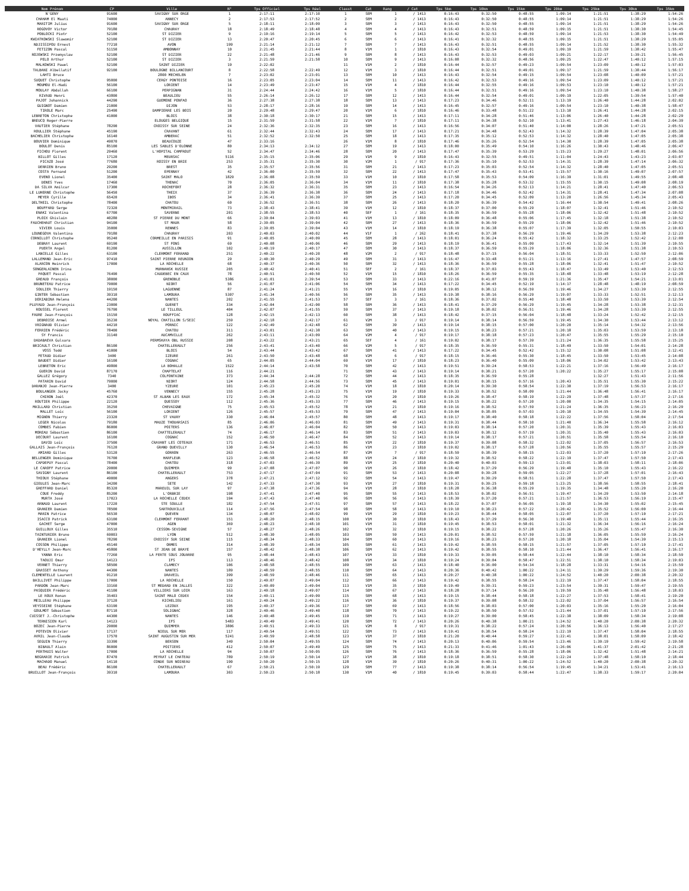| Nom Prénom | CP | Ville | N° | Tps Officiel | Tps Réel | Classt | Cat | Rang | / Cat | Tps 5km | Tps 10km | Tps 15km | Tps 20km | Tps 25km | Tps 30km | Tps 35km |
| --- | --- | --- | --- | --- | --- | --- | --- | --- | --- | --- | --- | --- | --- | --- | --- | --- |
| N'GENY | 91600 | SAVIGNY SUR ORGE | 1 | 2:17:11 | 2:17:10 | 1 | SEM | 1 | / 1413 | 0:16:43 | 0:32:50 | 0:48:55 | 1:09:14 | 1:21:51 | 1:38:29 | 1:54:26 |
| CHAHAM El Maati | 74000 | ANNECY | 2 | 2:17:53 | 2:17:52 | 2 | SEM | 2 | / 1413 | 0:16:43 | 0:32:50 | 0:48:55 | 1:09:14 | 1:21:51 | 1:38:29 | 1:54:26 |
| MARITIM Julius | 91600 | SAVIGNY SUR ORGE | 5 | 2:18:11 | 2:18:09 | 3 | SEM | 3 | / 1413 | 0:16:43 | 0:32:50 | 0:48:55 | 1:09:14 | 1:21:51 | 1:38:29 | 1:54:26 |
| ROGOVOY Victor | 79180 | CHAURAY | 18 | 2:18:49 | 2:18:48 | 4 | SEM | 4 | / 1413 | 0:16:43 | 0:32:51 | 0:48:59 | 1:09:15 | 1:21:51 | 1:38:30 | 1:54:45 |
| POBLOCKI Piotr | 52100 | ST DIZIER | 9 | 2:19:16 | 2:19:14 | 5 | SEM | 5 | / 1413 | 0:16:42 | 0:32:53 | 0:48:59 | 1:09:14 | 1:21:53 | 1:38:30 | 1:54:49 |
| KWIATKOWSKI Slawomir | 52100 | ST DIZIER | 13 | 2:20:47 | 2:20:45 | 6 | SEM | 6 | / 1413 | 0:16:41 | 0:32:32 | 0:48:55 | 1:09:15 | 1:21:51 | 1:38:29 | 1:55:05 |
| NDJISSIPOU Ernest | 77210 | AVON | 199 | 2:21:14 | 2:21:12 | 7 | SEM | 7 | / 1413 | 0:16:43 | 0:32:51 | 0:48:55 | 1:09:14 | 1:21:52 | 1:38:30 | 1:55:32 |
| FETIZON Pascal | 51150 | AMBONNAY | 10 | 2:21:45 | 2:21:44 | 8 | V1M | 1 | / 1810 | 0:16:43 | 0:32:54 | 0:49:01 | 1:09:19 | 1:21:59 | 1:38:42 | 1:55:47 |
| ROJEWSKI Przemyslaw | 52100 | ST DIZIER | 22 | 2:21:48 | 2:21:46 | 9 | SEM | 8 | / 1413 | 0:16:43 | 0:32:53 | 0:49:03 | 1:09:21 | 1:22:17 | 1:39:21 | 1:56:45 |
| PELO Arthur | 52100 | ST DIZIER | 3 | 2:21:59 | 2:21:58 | 10 | SEM | 9 | / 1413 | 0:16:08 | 0:32:32 | 0:48:56 | 1:09:25 | 1:22:47 | 1:40:12 | 1:57:15 |
| MALKOWSKI Pawel | 52100 | SAINT DIZIER | 19 | 2:22:02 | | 11 | V1M | 2 | / 1810 | 0:16:44 | 0:32:57 | 0:49:23 | 1:09:54 | 1:23:09 | 1:40:12 | 1:57:03 |
| TALBANI Albellatif | 92100 | BOULOGNE BILLANCOURT | 8 | 2:22:58 | 2:22:49 | 12 | V1M | 3 | / 1810 | 0:16:44 | 0:32:51 | 0:49:01 | 1:09:17 | 1:21:59 | 1:38:44 | 1:56:17 |
| LAHTI Bruce | | 2800 MECHELEN | 7 | 2:23:02 | 2:23:01 | 13 | SEM | 10 | / 1413 | 0:16:43 | 0:32:54 | 0:49:15 | 1:09:54 | 1:23:08 | 1:40:09 | 1:57:21 |
| SUQUET Christophe | 95000 | CERGY PONTOISE | 16 | 2:23:05 | 2:23:04 | 14 | SEM | 11 | / 1413 | 0:16:42 | 0:32:53 | 0:49:16 | 1:09:54 | 1:23:09 | 1:40:12 | 1:57:21 |
| MOUMOU El-Hadi | 56100 | LORIENT | 14 | 2:23:49 | 2:23:47 | 15 | V1M | 4 | / 1810 | 0:16:44 | 0:32:55 | 0:49:16 | 1:09:53 | 1:23:10 | 1:40:12 | 1:57:21 |
| MOULAY Abdallah | 66100 | PERPIGNAN | 31 | 2:24:44 | 2:24:42 | 16 | V1M | 5 | / 1810 | 0:16:44 | 0:32:51 | 0:49:16 | 1:09:54 | 1:23:10 | 1:40:38 | 1:58:27 |
| RIVAUD Henri | 43800 | BEAULIEU | 55 | 2:26:14 | 2:26:12 | 17 | SEM | 12 | / 1413 | 0:16:44 | 0:32:54 | 0:49:01 | 1:09:19 | 1:22:05 | 1:39:54 | 1:57:40 |
| PAJOT Johannick | 44290 | GUEMENE PENFAO | 36 | 2:27:38 | 2:27:38 | 18 | SEM | 13 | / 1413 | 0:17:23 | 0:34:46 | 0:52:11 | 1:13:19 | 1:26:40 | 1:44:28 | 2:02:02 |
| GUIGNOT Damien | 21000 | DIJON | 53 | 2:28:17 | 2:28:16 | 19 | SEM | 14 | / 1413 | 0:16:45 | 0:32:57 | 0:49:16 | 1:09:54 | 1:23:10 | 1:40:38 | 1:58:47 |
| TIROLE Marc | 25490 | DAMPIERRE LES BOIS | 20 | 2:29:48 | 2:29:47 | 20 | V1M | 6 | / 1810 | 0:16:46 | 0:33:48 | 0:51:22 | 1:13:10 | 1:26:41 | 1:44:28 | 2:02:15 |
| LEBRETON Christophe | 41000 | BLOIS | 38 | 2:30:18 | 2:30:17 | 21 | SEM | 15 | / 1413 | 0:17:11 | 0:34:28 | 0:51:46 | 1:13:06 | 1:26:40 | 1:44:28 | 2:02:29 |
| BREUCQ Roger-Pierre | | ELOUGES BELGIQUE | 15 | 2:31:59 | 2:31:58 | 22 | V1M | 7 | / 1810 | 0:17:11 | 0:34:38 | 0:52:10 | 1:13:41 | 1:27:43 | 1:46:18 | 2:04:39 |
| VAUTIER Stéphane | 78290 | CROISSY SUR SEINE | 24 | 2:32:36 | 2:32:35 | 23 | SEM | 16 | / 1413 | 0:16:56 | 0:34:07 | 0:51:40 | 1:14:00 | 1:28:26 | 1:47:21 | 2:05:51 |
| ROULLIER Stéphane | 45190 | CRAVANT | 61 | 2:32:44 | 2:32:43 | 24 | SEM | 17 | / 1413 | 0:17:21 | 0:34:48 | 0:52:43 | 1:14:32 | 1:28:39 | 1:47:04 | 2:05:38 |
| BACHELIER Christophe | 16140 | AMBERAC | 51 | 2:32:52 | 2:32:50 | 25 | SEM | 18 | / 1413 | 0:17:35 | 0:35:12 | 0:52:53 | 1:14:32 | 1:28:40 | 1:47:05 | 2:05:38 |
| BOUVIER Dominique | 49070 | BEAUCOUZE | 47 | 2:33:16 | | 26 | V1M | 8 | / 1810 | 0:17:46 | 0:35:26 | 0:52:54 | 1:14:30 | 1:28:39 | 1:47:05 | 2:05:38 |
| BOULOT Denis | 85100 | LES SABLES D'OLONNE | 80 | 2:34:13 | 2:34:12 | 27 | SEM | 19 | / 1413 | 0:18:00 | 0:35:49 | 0:54:10 | 1:16:26 | 1:30:43 | 1:48:46 | 2:06:47 |
| FICHOU Florent | 29460 | L'HOPITAL CAMFROUT | 52 | 2:34:47 | 2:34:46 | 28 | SEM | 20 | / 1413 | 0:17:47 | 0:35:39 | 0:53:29 | 1:15:23 | 1:29:27 | 1:48:01 | 2:06:56 |
| BILLOT Gilles | 17120 | MEURSAC | 5116 | 2:35:15 | 2:35:06 | 29 | V1M | 9 | / 1810 | 0:16:43 | 0:32:55 | 0:49:51 | 1:11:04 | 1:24:43 | 1:43:23 | 2:03:07 |
| PICAZO José | 77680 | ROISSY EN BRIE | 253 | 2:35:31 | 2:35:30 | 30 | V2M | 1 | / 917 | 0:17:36 | 0:35:10 | 0:52:53 | 1:14:31 | 1:28:39 | 1:47:14 | 2:06:32 |
| DERRIEN Bruno | 29200 | BREST | 35 | 2:35:57 | 2:35:56 | 31 | SEM | 21 | / 1413 | 0:17:23 | 0:35:03 | 0:52:54 | 1:14:32 | 1:28:40 | 1:47:05 | 2:05:51 |
| COSTA Fernand | 51200 | EPERNAY | 42 | 2:36:00 | 2:35:59 | 32 | SEM | 22 | / 1413 | 0:17:47 | 0:35:43 | 0:53:41 | 1:15:57 | 1:30:16 | 1:49:07 | 2:07:57 |
| EVENO Lionel | 35400 | SAINT MALO | 1829 | 2:36:08 | 2:35:59 | 33 | V1M | 10 | / 1810 | 0:17:58 | 0:35:53 | 0:54:09 | 1:16:39 | 1:31:01 | 1:49:55 | 2:08:48 |
| DENES Yves | 17460 | THENAC | 70 | 2:36:05 | 2:36:04 | 34 | V1M | 11 | / 1810 | 0:17:38 | 0:35:28 | 0:53:32 | 1:15:55 | 1:30:15 | 1:49:08 | 2:08:19 |
| DA SILVA Amilcar | 17300 | ROCHEFORT | 28 | 2:36:32 | 2:36:31 | 35 | SEM | 23 | / 1413 | 0:16:54 | 0:34:26 | 0:52:13 | 1:14:21 | 1:28:41 | 1:47:40 | 2:06:53 |
| LE LUHERNE Christophe | 56450 | THEIX | 37 | 2:36:39 | 2:36:38 | 36 | SEM | 24 | / 1413 | 0:17:18 | 0:34:46 | 0:52:42 | 1:14:31 | 1:28:41 | 1:47:34 | 2:07:08 |
| MEYER Cyrille | 65420 | IBOS | 34 | 2:36:41 | 2:36:39 | 37 | SEM | 25 | / 1413 | 0:17:20 | 0:34:45 | 0:52:09 | 1:13:20 | 1:26:56 | 1:45:34 | 2:05:43 |
| DELTHEIL Christophe | 78400 | CHATOU | 60 | 2:36:52 | 2:36:51 | 38 | SEM | 26 | / 1413 | 0:18:20 | 0:36:39 | 0:54:42 | 1:16:44 | 1:30:54 | 1:49:41 | 2:08:26 |
| BOUFFARD Serge | 72320 | MONTMIRAIL | 73 | 2:38:43 | 2:38:41 | 39 | V1M | 12 | / 1810 | 0:18:37 | 0:37:00 | 0:55:29 | 1:18:07 | 1:32:41 | 1:51:46 | 2:10:52 |
| ENAKI Valentina | 67700 | SAVERNE | 201 | 2:38:55 | 2:38:53 | 40 | SEF | 1 | / 161 | 0:18:35 | 0:36:59 | 0:55:28 | 1:18:06 | 1:32:42 | 1:51:48 | 2:10:52 |
| PLOIX Ghislain | 40280 | ST PIERRE DU MONT | 66 | 2:39:04 | 2:39:03 | 41 | V1M | 13 | / 1810 | 0:18:09 | 0:36:48 | 0:55:06 | 1:17:45 | 1:32:18 | 1:51:38 | 2:10:52 |
| FAUCHEHAUT Christian | 94100 | ST MAUR | 58 | 2:39:05 | 2:39:04 | 42 | SEM | 27 | / 1413 | 0:18:36 | 0:36:59 | 0:55:29 | 1:18:06 | 1:32:42 | 1:51:46 | 2:10:52 |
| VIVIER Louis | 35000 | RENNES | 83 | 2:39:05 | 2:39:04 | 43 | V1M | 14 | / 1810 | 0:18:19 | 0:36:38 | 0:55:07 | 1:17:39 | 1:32:05 | 1:50:55 | 2:10:03 |
| LOUNEGOVA Valentina | 79180 | CHAURAY | 203 | 2:40:03 | 2:40:02 | 44 | V1F | 1 | / 262 | 0:18:41 | 0:37:38 | 0:56:29 | 1:19:46 | 1:34:29 | 1:53:38 | 2:12:23 |
| CORNILLOT Christophe | 95240 | CORMEILLE EN PARISIS | 91 | 2:40:05 | 2:40:09 | 45 | SEM | 28 | / 1413 | 0:18:01 | 0:36:24 | 0:55:42 | 1:18:32 | 1:33:25 | 1:52:42 | 2:12:00 |
| DEBRAY Laurent | 69190 | ST FONS | 69 | 2:40:08 | 2:40:06 | 46 | SEM | 29 | / 1413 | 0:18:19 | 0:36:41 | 0:55:09 | 1:17:43 | 1:32:14 | 1:51:39 | 2:10:55 |
| PUERTA Angel | 81200 | AUSSILLON | 102 | 2:40:19 | 2:40:17 | 47 | SEM | 30 | / 1413 | 0:18:37 | 0:36:59 | 0:55:29 | 1:18:06 | 1:32:36 | 1:51:38 | 2:10:53 |
| LANCELLE Gilles | 63100 | CLERMONT FERRAND | 251 | 2:40:22 | 2:40:20 | 48 | V2M | 2 | / 917 | 0:18:48 | 0:37:15 | 0:56:04 | 1:18:51 | 1:33:33 | 1:52:50 | 2:12:06 |
| LALLEMAND Jean-Eric | 97410 | SAINT PIERRE REUNION | 29 | 2:40:30 | 2:40:29 | 49 | SEM | 31 | / 1413 | 0:16:47 | 0:33:48 | 0:51:21 | 1:13:16 | 1:27:41 | 1:47:57 | 2:08:59 |
| ALARCON Heinrick | 17000 | LA ROCHELLE | 68 | 2:40:37 | 2:40:36 | 50 | SEM | 32 | / 1413 | 0:18:36 | 0:36:59 | 0:55:28 | 1:18:06 | 1:32:41 | 1:51:47 | 2:10:52 |
| SONGERLAINEN Irina | | MURNANSK RUSSIE | 205 | 2:40:42 | 2:40:41 | 51 | SEF | 2 | / 161 | 0:18:37 | 0:37:03 | 0:55:43 | 1:18:47 | 1:33:49 | 1:53:40 | 2:12:53 |
| PAQUET Pascal | 76490 | CAUDEBEC EN CAUX | 78 | 2:40:51 | 2:40:50 | 52 | V1M | 15 | / 1810 | 0:18:26 | 0:36:59 | 0:55:35 | 1:18:48 | 1:33:48 | 1:53:19 | 2:12:28 |
| GREAUD François | 38000 | GRENOBLE | 5386 | 2:41:01 | 2:39:54 | 53 | SEM | 33 | / 1413 | 0:22:16 | 0:41:07 | 0:59:19 | 1:21:36 | 1:35:47 | 1:54:21 | 2:13:01 |
| BRUNETEAU Patrice | 79000 | NIORT | 56 | 2:41:07 | 2:41:06 | 54 | SEM | 34 | / 1413 | 0:17:22 | 0:34:45 | 0:52:19 | 1:14:17 | 1:28:48 | 1:48:19 | 2:08:59 |
| SOULIER Thierry | 19150 | LAGUENNE | 87 | 2:41:24 | 2:41:21 | 55 | V1M | 16 | / 1810 | 0:19:05 | 0:38:12 | 0:56:59 | 1:19:46 | 1:34:27 | 1:53:39 | 2:12:55 |
| GINTER Sébastien | 39310 | LAMOURA | 5307 | 2:41:34 | 2:40:56 | 56 | SEM | 35 | / 1413 | 0:19:38 | 0:38:16 | 0:56:29 | 1:19:07 | 1:33:33 | 1:52:51 | 2:12:13 |
| DERIABINA Helena | 44200 | NANTES | 202 | 2:41:55 | 2:41:53 | 57 | SEF | 3 | / 161 | 0:18:36 | 0:37:02 | 0:55:40 | 1:18:48 | 1:33:50 | 1:53:39 | 2:12:54 |
| PLUYAUD Jean-François | 23000 | GUERET | 334 | 2:42:04 | 2:42:00 | 58 | SEM | 36 | / 1413 | 0:18:41 | 0:37:29 | 0:56:29 | 1:19:45 | 1:34:28 | 1:53:38 | 2:12:31 |
| ROUSSEL Florent | 76790 | LE TILLEUL | 404 | 2:42:07 | 2:41:55 | 59 | SEM | 37 | / 1413 | 0:19:18 | 0:38:02 | 0:56:51 | 1:19:46 | 1:34:28 | 1:53:39 | 2:12:55 |
| FAURE Jean-François | 15150 | ROUFFIAC | 128 | 2:42:15 | 2:42:13 | 60 | SEM | 38 | / 1413 | 0:18:42 | 0:37:15 | 0:56:04 | 1:18:48 | 1:33:24 | 1:52:42 | 2:12:15 |
| DEBROISE Armel | 35230 | NOYAL CHATILLON S/SEIC | 259 | 2:42:18 | 2:42:17 | 61 | V2M | 3 | / 917 | 0:19:14 | 0:38:14 | 0:56:59 | 1:19:45 | 1:34:30 | 1:53:44 | 2:13:12 |
| VRIGNAUD Olivier | 44210 | PORNIC | 122 | 2:42:49 | 2:42:48 | 62 | SEM | 39 | / 1413 | 0:19:14 | 0:38:15 | 0:57:00 | 1:20:20 | 1:35:14 | 1:54:32 | 2:13:56 |
| FERRIEN Frédéric | 78400 | CHATOU | 311 | 2:43:01 | 2:42:38 | 63 | SEM | 40 | / 1413 | 0:19:15 | 0:38:23 | 0:57:21 | 1:20:18 | 1:35:03 | 1:53:59 | 2:13:18 |
| SY Francis | 31140 | AUCAMVILLE | 262 | 2:43:11 | 2:43:09 | 64 | V2M | 4 | / 917 | 0:19:17 | 0:38:18 | 0:57:23 | 1:20:47 | 1:35:55 | 1:55:29 | 2:15:10 |
| DADABAEVA Gulsara | | PERMSKAYA OBL RUSSIE | 208 | 2:43:22 | 2:43:21 | 65 | SEF | 4 | / 161 | 0:19:02 | 0:38:17 | 0:57:39 | 1:21:24 | 1:36:35 | 1:55:58 | 2:15:25 |
| BRICAULT Christian | 86100 | CHATELLERAULT | 256 | 2:43:41 | 2:43:40 | 66 | V2M | 5 | / 917 | 0:18:35 | 0:36:59 | 0:55:31 | 1:18:49 | 1:33:50 | 1:54:01 | 2:14:28 |
| VOSS Todd | 41000 | BLOIS | 54 | 2:43:44 | 2:43:42 | 67 | SEM | 41 | / 1413 | 0:17:22 | 0:34:45 | 0:52:42 | 1:15:12 | 1:30:08 | 1:51:08 | 2:12:41 |
| FETAUD Didier | 3400 | IZEURE | 261 | 2:43:50 | 2:43:48 | 68 | V2M | 6 | / 917 | 0:18:15 | 0:36:46 | 0:55:30 | 1:18:45 | 1:33:50 | 1:53:45 | 2:14:08 |
| BAUDET Didier | 16100 | COGNAC | 65 | 2:44:05 | 2:44:04 | 69 | V1M | 17 | / 1810 | 0:18:23 | 0:36:40 | 0:55:09 | 1:18:06 | 1:34:02 | 1:53:42 | 2:13:43 |
| LEBRETON Eric | 49800 | LA BOHALLE | 1522 | 2:44:14 | 2:43:58 | 70 | SEM | 42 | / 1413 | 0:19:51 | 0:39:24 | 0:58:53 | 1:22:21 | 1:37:16 | 1:56:49 | 2:16:17 |
| GUERIN David | 87170 | CHAPTELAT | 116 | 2:44:21 | | 71 | SEM | 43 | / 1413 | 0:19:14 | 0:38:21 | 0:57:20 | 1:20:22 | 1:35:27 | 1:55:17 | 2:15:08 |
| GALLEZ Grégory | 7340 | COLFONTAINE | 373 | 2:44:34 | 2:44:28 | 72 | SEM | 44 | / 1413 | 0:18:35 | 0:36:59 | 0:55:28 | | 1:32:27 | 1:51:43 | 2:11:56 |
| PATARIN David | 79000 | NIORT | 124 | 2:44:58 | 2:44:56 | 73 | SEM | 45 | / 1413 | 0:19:01 | 0:38:15 | 0:57:16 | 1:20:43 | 1:35:51 | 1:55:30 | 2:15:22 |
| DARANJO Jean-Pierre | 3400 | YZEURE | 101 | 2:45:23 | 2:45:20 | 74 | V1M | 18 | / 1810 | 0:20:14 | 0:39:30 | 0:58:54 | 1:22:30 | 1:37:19 | 1:56:53 | 2:16:17 |
| BOULANGER Jacky | 45760 | VENNECY | 155 | 2:45:28 | 2:45:23 | 75 | V1M | 19 | / 1810 | 0:19:33 | 0:38:52 | 0:58:09 | 1:21:44 | 1:36:48 | 1:56:41 | 2:16:17 |
| CHIRON Joël | 42370 | ST ALBAN LES EAUX | 172 | 2:45:34 | 2:45:32 | 76 | V1M | 20 | / 1810 | 0:19:26 | 0:38:47 | 0:58:19 | 1:22:29 | 1:37:48 | 1:57:37 | 2:17:16 |
| ROUTIER Philippe | 22120 | QUESSOY | 112 | 2:45:36 | 2:45:33 | 77 | SEM | 46 | / 1413 | 0:19:15 | 0:38:22 | 0:57:20 | 1:20:00 | 1:34:35 | 1:54:15 | 2:14:05 |
| MAILLARD Christian | 35250 | CHEVAIGNE | 75 | 2:45:53 | 2:45:52 | 78 | V1M | 21 | / 1810 | 0:19:16 | 0:38:52 | 0:57:59 | 1:21:24 | 1:36:35 | 1:56:23 | 2:16:29 |
| MALLET Loïc | 56100 | LORIENT | 126 | 2:45:57 | 2:45:53 | 79 | SEM | 47 | / 1413 | 0:19:04 | 0:38:05 | 0:57:03 | 1:20:10 | 1:34:55 | 1:54:39 | 2:14:45 |
| MIGNON Thierry | 23320 | ST VAURY | 330 | 2:46:04 | 2:45:57 | 80 | SEM | 48 | / 1413 | 0:19:17 | 0:38:40 | 0:58:18 | 1:22:22 | 1:37:56 | 1:58:04 | 2:17:54 |
| LEGER Nicolas | 79180 | MAUZE THOUARSAIS | 85 | 2:46:06 | 2:46:03 | 81 | SEM | 49 | / 1413 | 0:19:31 | 0:38:44 | 0:58:10 | 1:21:40 | 1:36:34 | 1:55:58 | 2:16:12 |
| COMBES Fabien | 86000 | POITERS | 136 | 2:46:07 | 2:46:04 | 82 | SEM | 50 | / 1413 | 0:19:03 | 0:38:14 | 0:57:20 | 1:20:31 | 1:35:39 | 1:55:43 | 2:16:03 |
| MOREAU Sébastien | 86100 | CHATTELERAULT | 74 | 2:46:17 | 2:46:14 | 83 | SEM | 51 | / 1413 | 0:19:03 | 0:38:12 | 0:57:19 | 1:20:31 | 1:35:40 | 1:55:43 | 2:16:03 |
| DECOURT Laurent | 16100 | COGNAC | 152 | 2:46:50 | 2:46:47 | 84 | SEM | 52 | / 1413 | 0:19:14 | 0:38:17 | 0:57:21 | 1:20:51 | 1:35:58 | 1:55:54 | 2:16:10 |
| DAVID Loïc | 37500 | CRAVANT LES COTEAUX | 171 | 2:46:53 | 2:46:51 | 85 | V1M | 22 | / 1810 | 0:19:37 | 0:39:08 | 0:58:32 | 1:22:02 | 1:37:05 | 1:56:57 | 2:16:53 |
| GALLAIS Jean-François | 76120 | GRAND QUEVILLY | 130 | 2:46:54 | 2:46:53 | 86 | V1M | 23 | / 1810 | 0:19:02 | 0:38:17 | 0:57:28 | 1:20:56 | 1:35:55 | 1:55:57 | 2:15:29 |
| AMIARD Gilles | 53120 | GORRON | 263 | 2:46:55 | 2:46:54 | 87 | V2M | 7 | / 917 | 0:18:59 | 0:38:39 | 0:58:15 | 1:22:03 | 1:37:20 | 1:57:10 | 2:17:26 |
| BELLENGER Dominique | 76700 | HARFLEUR | 123 | 2:46:58 | 2:46:52 | 88 | V1M | 24 | / 1810 | 0:19:32 | 0:38:52 | 0:58:22 | 1:22:19 | 1:37:47 | 1:57:50 | 2:17:43 |
| CAPDEPUY Pascal | 78400 | CHATOU | 318 | 2:47:03 | 2:46:39 | 89 | V1M | 25 | / 1810 | 0:20:40 | 0:40:03 | 0:59:13 | 1:23:01 | 1:38:03 | 1:58:11 | 2:18:06 |
| LE CAROFF Patrice | 29000 | QUIMPER | 99 | 2:47:08 | 2:47:07 | 90 | V1M | 26 | / 1810 | 0:18:42 | 0:37:29 | 0:56:29 | 1:19:48 | 1:35:10 | 1:55:43 | 2:16:22 |
| SAVIGNY Laurent | 86100 | CHATELLERAULT | 753 | 2:47:17 | 2:47:04 | 91 | SEM | 53 | / 1413 | 0:20:08 | 0:39:28 | 0:59:05 | 1:22:27 | 1:37:28 | 1:57:01 | 2:16:43 |
| THIOUX Stéphane | 49000 | ANGERS | 378 | 2:47:21 | 2:47:12 | 92 | SEM | 54 | / 1413 | 0:19:47 | 0:39:29 | 0:58:51 | 1:22:28 | 1:37:47 | 1:57:50 | 2:17:43 |
| GIEULES Jean-Marc | 34200 | SETE | 142 | 2:47:33 | 2:47:30 | 93 | V1M | 27 | / 1810 | 0:19:31 | 0:39:25 | 0:59:18 | 1:23:25 | 1:38:56 | 1:58:55 | 2:18:41 |
| GREFFARD Daniel | 85320 | MAREUIL SUR LAY | 97 | 2:47:38 | 2:47:36 | 94 | V1M | 28 | / 1810 | 0:18:28 | 0:36:38 | 0:55:29 | 1:19:35 | 1:34:48 | 1:55:20 | 2:16:20 |
| COUE Freddy | 85200 | L'ORBRIE | 198 | 2:47:41 | 2:47:40 | 95 | SEM | 55 | / 1413 | 0:18:53 | 0:38:02 | 0:56:51 | 1:19:47 | 1:34:29 | 1:53:50 | 2:14:18 |
| MURTA José | 17023 | LA ROCHELLE CEDEX | 194 | 2:47:43 | 2:47:40 | 96 | SEM | 56 | / 1413 | 0:18:39 | 0:37:20 | 0:57:21 | 1:21:57 | 1:36:53 | 1:56:19 | 2:15:47 |
| ARNAUD Laurent | 17220 | STE SOULLE | 182 | 2:47:54 | 2:47:51 | 97 | SEM | 57 | / 1413 | 0:18:22 | 0:37:07 | 0:56:05 | 1:19:18 | 1:34:30 | 1:55:02 | 2:15:45 |
| GRANIER Damien | 78500 | SARTROUVILLE | 114 | 2:47:56 | 2:47:54 | 98 | SEM | 58 | / 1413 | 0:19:10 | 0:38:23 | 0:57:22 | 1:20:42 | 1:35:52 | 1:56:00 | 2:16:44 |
| MARIN Patrice | 56530 | QUEVEN | 134 | 2:48:07 | 2:48:02 | 99 | V1M | 29 | / 1810 | 0:19:23 | 0:38:44 | 0:58:05 | 1:22:07 | 1:37:20 | 1:57:10 | 2:17:21 |
| ISACCO Patrick | 63100 | CLERMONT FERRANT | 151 | 2:48:20 | 2:48:15 | 100 | V1M | 30 | / 1810 | 0:18:43 | 0:37:29 | 0:56:30 | 1:19:48 | 1:35:11 | 1:55:44 | 2:16:35 |
| GACHET Serge | 47000 | AGEN | 369 | 2:48:23 | 2:48:10 | 101 | V1M | 31 | / 1810 | 0:19:45 | 0:38:53 | 0:58:01 | 1:21:32 | 1:36:34 | 1:56:16 | 2:16:24 |
| GUILLOUX Gilles | 35510 | CESSON-SEVIGNE | 57 | 2:48:27 | 2:48:26 | 102 | V1M | 32 | / 1810 | 0:19:15 | 0:38:22 | 0:57:28 | 1:20:26 | 1:35:26 | 1:55:47 | 2:16:30 |
| TAINTURIER Bruno | 69003 | LYON | 512 | 2:48:30 | 2:48:05 | 103 | SEM | 59 | / 1413 | 0:20:01 | 0:38:52 | 0:57:59 | 1:21:18 | 1:36:05 | 1:55:59 | 2:16:24 |
| GRANIER Lionel | 78290 | CROISSY SUR SEINE | 115 | 2:48:34 | 2:48:33 | 104 | SEM | 60 | / 1413 | 0:19:16 | 0:38:23 | 0:57:20 | 1:20:18 | 1:35:04 | 1:54:39 | 2:15:13 |
| COSSON Philippe | 45140 | ORMES | 314 | 2:48:39 | 2:48:34 | 105 | SEM | 61 | / 1413 | 0:19:42 | 0:38:55 | 0:58:15 | 1:21:57 | 1:37:05 | 1:57:10 | 2:17:41 |
| D'HEYLLY Jean-Marc | 45800 | ST JEAN DE BRAYE | 157 | 2:48:42 | 2:48:38 | 106 | SEM | 62 | / 1413 | 0:19:42 | 0:38:55 | 0:58:10 | 1:21:44 | 1:36:47 | 1:56:41 | 2:16:17 |
| YANNA Eric | 77260 | LA FERTE SOUS JOUARRE | 95 | 2:48:44 | 2:48:43 | 107 | V1M | 33 | / 1810 | 0:19:33 | 0:39:05 | 0:58:44 | 1:22:44 | 1:38:10 | 1:58:34 | 2:18:59 |
| TAOUJI Omar | 14123 | IFS | 113 | 2:48:46 | 2:48:42 | 108 | V1M | 34 | / 1810 | 0:19:24 | 0:39:04 | 0:58:47 | 1:22:51 | 1:38:10 | 1:58:34 | 2:19:03 |
| VERNET Thierry | 58500 | CLAMECY | 106 | 2:48:58 | 2:48:55 | 109 | SEM | 63 | / 1413 | 0:18:40 | 0:36:00 | 0:54:34 | 1:18:28 | 1:33:31 | 1:54:16 | 2:15:59 |
| GRASSET Anthony | 44300 | NANTES | 189 | 2:48:59 | 2:48:55 | 110 | SEM | 64 | / 1413 | 0:20:36 | 0:40:42 | 1:00:22 | 1:24:11 | 1:39:29 | 1:59:36 | 2:19:30 |
| CLEMENTELLE Laurent | 91210 | DRAVEIL | 399 | 2:48:59 | 2:48:46 | 111 | SEM | 65 | / 1413 | 0:20:27 | 0:40:38 | 1:00:22 | 1:24:52 | 1:40:20 | 2:00:38 | 2:20:32 |
| BAILLIVET Philippe | 17000 | LA ROCHELLE | 150 | 2:49:07 | 2:49:04 | 112 | SEM | 66 | / 1413 | 0:19:42 | 0:38:55 | 0:58:24 | 1:22:19 | 1:37:47 | 1:58:04 | 2:18:55 |
| PARDON Jean-Marc | 33160 | ST MEDARD EN JALLES | 322 | 2:49:09 | 2:49:04 | 113 | V1M | 35 | / 1810 | 0:19:49 | 0:39:31 | 0:59:23 | 1:23:54 | 1:39:31 | 1:59:47 | 2:19:55 |
| PASQUIER Frédéric | 41100 | VILLIERS SUR LOIR | 163 | 2:49:18 | 2:49:07 | 114 | SEM | 67 | / 1413 | 0:18:28 | 0:37:14 | 0:56:20 | 1:19:59 | 1:35:48 | 1:56:48 | 2:18:03 |
| LE ROUX Ronan | 35403 | SAINT MALO CEDEX | 154 | 2:49:11 | 2:49:09 | 115 | SEM | 68 | / 1413 | 0:19:15 | 0:38:44 | 0:58:18 | 1:22:27 | 1:37:53 | 1:58:41 | 2:19:20 |
| MEILLEAU Philippe | 37120 | RICHELIEU | 161 | 2:49:24 | 2:49:22 | 116 | V1M | 36 | / 1810 | 0:19:37 | 0:39:08 | 0:58:32 | 1:22:02 | 1:37:04 | 1:56:57 | 2:16:54 |
| VEYSSEIRE Stéphane | 63190 | LEZOUX | 195 | 2:49:37 | 2:49:36 | 117 | SEM | 69 | / 1413 | 0:18:56 | 0:38:03 | 0:57:00 | 1:20:03 | 1:35:16 | 1:55:20 | 2:16:04 |
| GOULMOT Sébastien | 87110 | SOLIGNAC | 328 | 2:49:46 | 2:49:40 | 118 | SEM | 70 | / 1413 | 0:19:22 | 0:38:50 | 0:57:52 | 1:21:44 | 1:37:01 | 1:57:10 | 2:17:56 |
| CUISSET J.-Christophe | 44300 | NANTES | 146 | 2:49:48 | 2:49:45 | 119 | SEM | 71 | / 1413 | 0:19:27 | 0:39:00 | 0:58:45 | 1:22:38 | 1:38:09 | 1:58:34 | 2:19:08 |
| TERNISIEN Karl | 14123 | IFS | 5483 | 2:49:49 | 2:49:41 | 120 | SEM | 72 | / 1413 | 0:20:26 | 0:40:38 | 1:00:21 | 1:24:52 | 1:40:20 | 2:00:38 | 2:20:32 |
| BOZEC Jean-Pierre | 29000 | QUIMPER | 3806 | 2:49:51 | 2:49:33 | 121 | V2M | 8 | / 917 | 0:19:31 | 0:38:22 | 0:57:24 | 1:20:56 | 1:36:13 | 1:56:40 | 2:17:27 |
| POTEVIN Olivier | 17137 | NIEUL SUR MER | 117 | 2:49:54 | 2:49:51 | 122 | SEM | 73 | / 1413 | 0:19:41 | 0:38:54 | 0:58:24 | 1:22:19 | 1:37:47 | 1:58:04 | 2:18:55 |
| AVRIL Jean-Claude | 17570 | SAINT AUGUSTIN SUR MER | 5241 | 2:49:59 | 2:48:58 | 123 | V1M | 37 | / 1810 | 0:21:20 | 0:40:44 | 0:59:27 | 1:22:41 | 1:38:01 | 1:58:09 | 2:18:42 |
| SEGUIN Thierry | 33390 | BERSON | 349 | 2:50:04 | 2:49:55 | 124 | SEM | 74 | / 1413 | 0:20:13 | 0:40:06 | 0:59:54 | 1:23:46 | 1:39:19 | 1:59:42 | 2:19:58 |
| BIBAULT Alain | 86000 | POITIERS | 412 | 2:50:07 | 2:49:49 | 125 | SEM | 75 | / 1413 | 0:21:33 | 0:41:46 | 1:01:43 | 1:26:06 | 1:41:37 | 2:01:42 | 2:21:28 |
| PERTHUIS Walter | 17000 | LA ROCHELLE | 94 | 2:50:07 | 2:50:05 | 126 | SEM | 76 | / 1413 | 0:18:36 | 0:36:59 | 0:55:28 | 1:18:06 | 1:32:42 | 1:51:48 | 2:14:21 |
| NEGRARIE Patrick | 87470 | PEYRAT LE CHATEAU | 789 | 2:50:19 | 2:50:14 | 127 | V1M | 38 | / 1810 | 0:19:18 | 0:38:51 | 0:58:30 | 1:22:24 | 1:37:48 | 1:58:10 | 2:18:44 |
| MACHADO Manuel | 14110 | CONDE SUR NOIREAU | 190 | 2:50:20 | 2:50:15 | 128 | V1M | 39 | / 1810 | 0:20:26 | 0:40:31 | 1:00:22 | 1:24:52 | 1:40:20 | 2:00:38 | 2:20:32 |
| BEAU Frédéric | 86100 | CHATELLERAULT | 67 | 2:50:21 | 2:50:19 | 129 | SEM | 77 | / 1413 | 0:19:38 | 0:38:14 | 0:56:54 | 1:19:45 | 1:34:21 | 1:53:41 | 2:16:13 |
| BRUILLOT Jean-François | 39310 | LAMOURA | 303 | 2:50:23 | 2:50:18 | 130 | V1M | 40 | / 1810 | 0:19:45 | 0:39:03 | 0:58:44 | 1:22:47 | 1:38:33 | 1:59:17 | 2:20:04 |